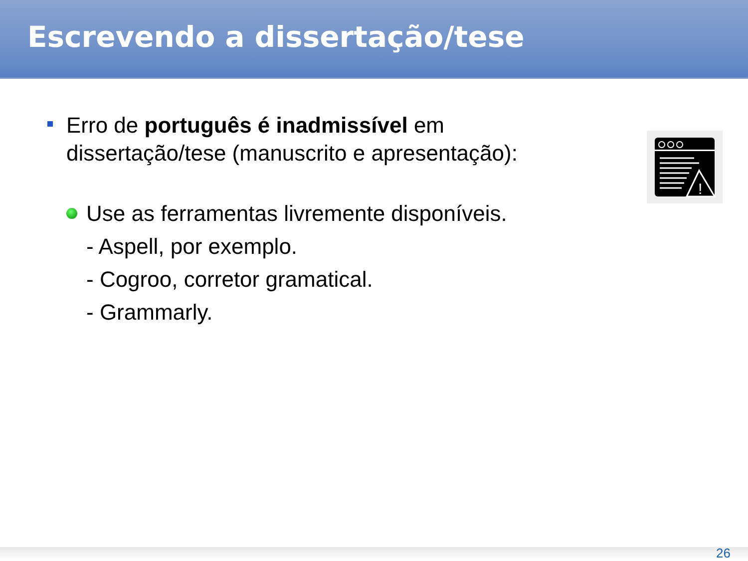Escrevendo a dissertação/tese
!
Erro de português é inadmissível em dissertação/tese (manuscrito e apresentação):
Use as ferramentas livremente disponíveis.
- Aspell, por exemplo.
- Cogroo, corretor gramatical.
- Grammarly.
26